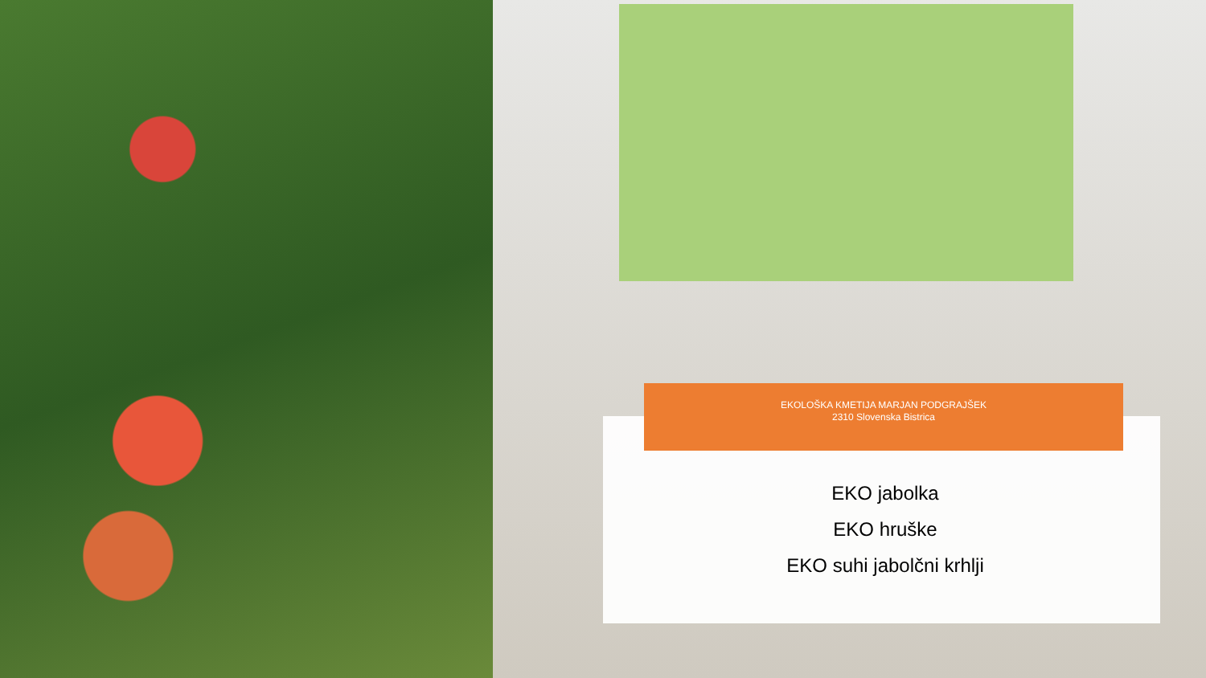EKOLOŠKA KMETIJA MARJAN PODGRAJŠEK
2310 Slovenska Bistrica
EKO jabolka
EKO hruške
EKO suhi jabolčni krhlji